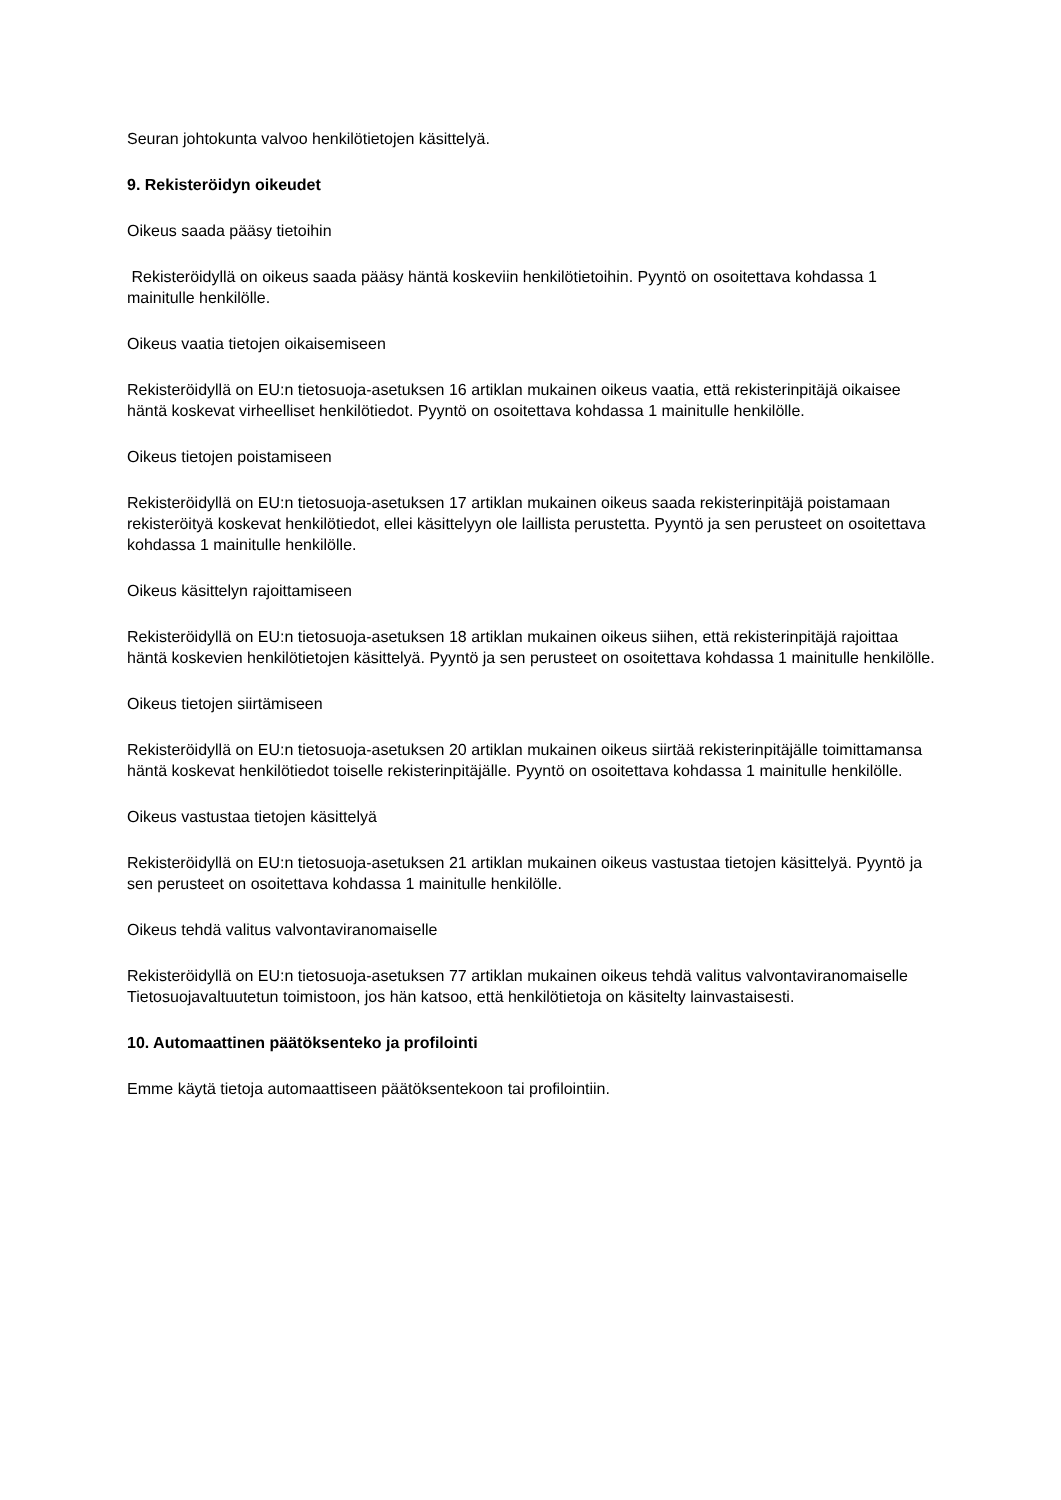Seuran johtokunta valvoo henkilötietojen käsittelyä.
9. Rekisteröidyn oikeudet
Oikeus saada pääsy tietoihin
Rekisteröidyllä on oikeus saada pääsy häntä koskeviin henkilötietoihin. Pyyntö on osoitettava kohdassa 1 mainitulle henkilölle.
Oikeus vaatia tietojen oikaisemiseen
Rekisteröidyllä on EU:n tietosuoja-asetuksen 16 artiklan mukainen oikeus vaatia, että rekisterinpitäjä oikaisee häntä koskevat virheelliset henkilötiedot. Pyyntö on osoitettava kohdassa 1 mainitulle henkilölle.
Oikeus tietojen poistamiseen
Rekisteröidyllä on EU:n tietosuoja-asetuksen 17 artiklan mukainen oikeus saada rekisterinpitäjä poistamaan rekisteröityä koskevat henkilötiedot, ellei käsittelyyn ole laillista perustetta. Pyyntö ja sen perusteet on osoitettava kohdassa 1 mainitulle henkilölle.
Oikeus käsittelyn rajoittamiseen
Rekisteröidyllä on EU:n tietosuoja-asetuksen 18 artiklan mukainen oikeus siihen, että rekisterinpitäjä rajoittaa häntä koskevien henkilötietojen käsittelyä. Pyyntö ja sen perusteet on osoitettava kohdassa 1 mainitulle henkilölle.
Oikeus tietojen siirtämiseen
Rekisteröidyllä on EU:n tietosuoja-asetuksen 20 artiklan mukainen oikeus siirtää rekisterinpitäjälle toimittamansa häntä koskevat henkilötiedot toiselle rekisterinpitäjälle. Pyyntö on osoitettava kohdassa 1 mainitulle henkilölle.
Oikeus vastustaa tietojen käsittelyä
Rekisteröidyllä on EU:n tietosuoja-asetuksen 21 artiklan mukainen oikeus vastustaa tietojen käsittelyä. Pyyntö ja sen perusteet on osoitettava kohdassa 1 mainitulle henkilölle.
Oikeus tehdä valitus valvontaviranomaiselle
Rekisteröidyllä on EU:n tietosuoja-asetuksen 77 artiklan mukainen oikeus tehdä valitus valvontaviranomaiselle Tietosuojavaltuutetun toimistoon, jos hän katsoo, että henkilötietoja on käsitelty lainvastaisesti.
10. Automaattinen päätöksenteko ja profilointi
Emme käytä tietoja automaattiseen päätöksentekoon tai profilointiin.